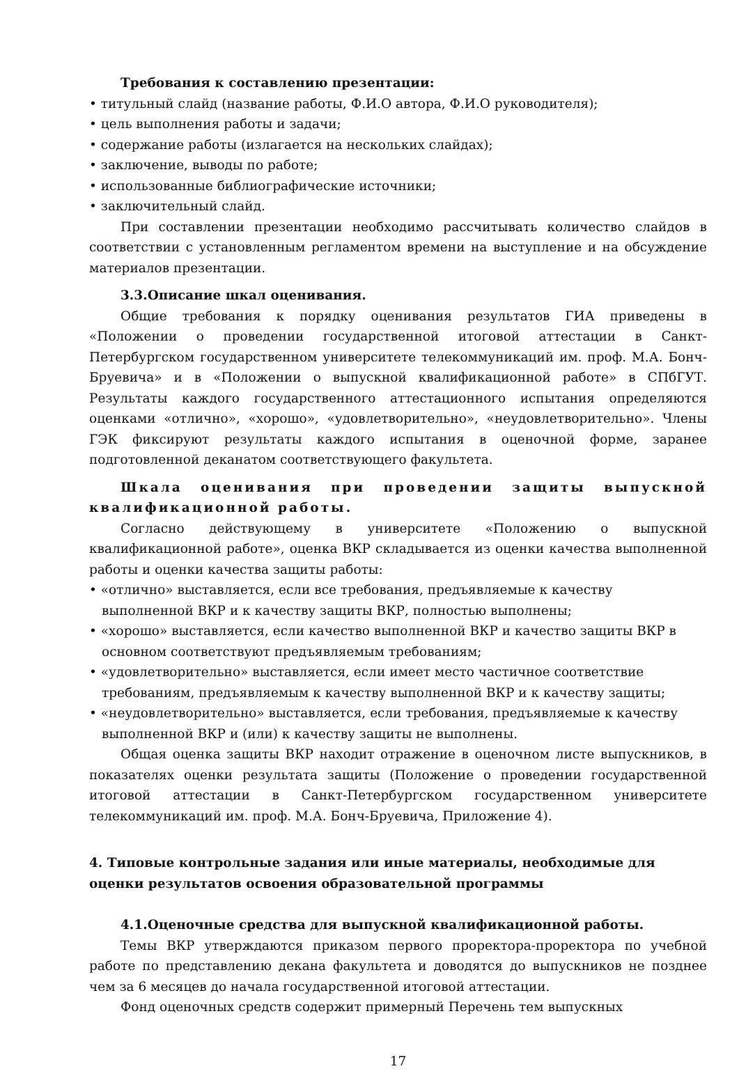Требования к составлению презентации:
• титульный слайд (название работы, Ф.И.О автора, Ф.И.О руководителя);
• цель выполнения работы и задачи;
• содержание работы (излагается на нескольких слайдах);
• заключение, выводы по работе;
• использованные библиографические источники;
• заключительный слайд.
При составлении презентации необходимо рассчитывать количество слайдов в соответствии с установленным регламентом времени на выступление и на обсуждение материалов презентации.
3.3.Описание шкал оценивания.
Общие требования к порядку оценивания результатов ГИА приведены в «Положении о проведении государственной итоговой аттестации в Санкт-Петербургском государственном университете телекоммуникаций им. проф. М.А. Бонч-Бруевича» и в «Положении о выпускной квалификационной работе» в СПбГУТ. Результаты каждого государственного аттестационного испытания определяются оценками «отлично», «хорошо», «удовлетворительно», «неудовлетворительно». Члены ГЭК фиксируют результаты каждого испытания в оценочной форме, заранее подготовленной деканатом соответствующего факультета.
Шкала оценивания при проведении защиты выпускной квалификационной работы.
Согласно действующему в университете «Положению о выпускной квалификационной работе», оценка ВКР складывается из оценки качества выполненной работы и оценки качества защиты работы:
• «отлично» выставляется, если все требования, предъявляемые к качеству выполненной ВКР и к качеству защиты ВКР, полностью выполнены;
• «хорошо» выставляется, если качество выполненной ВКР и качество защиты ВКР в основном соответствуют предъявляемым требованиям;
• «удовлетворительно» выставляется, если имеет место частичное соответствие требованиям, предъявляемым к качеству выполненной ВКР и к качеству защиты;
• «неудовлетворительно» выставляется, если требования, предъявляемые к качеству выполненной ВКР и (или) к качеству защиты не выполнены.
Общая оценка защиты ВКР находит отражение в оценочном листе выпускников, в показателях оценки результата защиты (Положение о проведении государственной итоговой аттестации в Санкт-Петербургском государственном университете телекоммуникаций им. проф. М.А. Бонч-Бруевича, Приложение 4).
4. Типовые контрольные задания или иные материалы, необходимые для оценки результатов освоения образовательной программы
4.1.Оценочные средства для выпускной квалификационной работы.
Темы ВКР утверждаются приказом первого проректора-проректора по учебной работе по представлению декана факультета и доводятся до выпускников не позднее чем за 6 месяцев до начала государственной итоговой аттестации.
Фонд оценочных средств содержит примерный Перечень тем выпускных
17